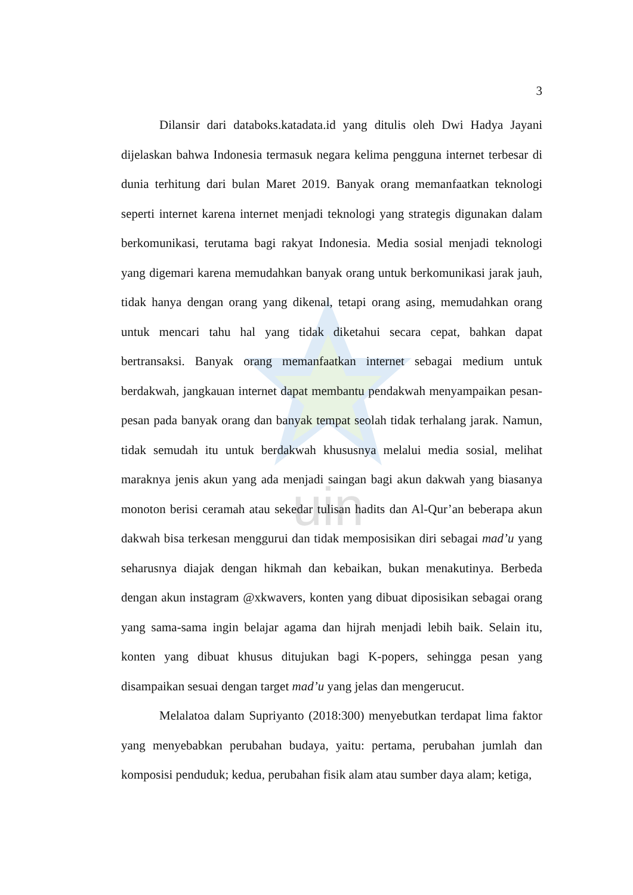uin
3
Dilansir dari databoks.katadata.id yang ditulis oleh Dwi Hadya Jayani dijelaskan bahwa Indonesia termasuk negara kelima pengguna internet terbesar di dunia terhitung dari bulan Maret 2019. Banyak orang memanfaatkan teknologi seperti internet karena internet menjadi teknologi yang strategis digunakan dalam berkomunikasi, terutama bagi rakyat Indonesia. Media sosial menjadi teknologi yang digemari karena memudahkan banyak orang untuk berkomunikasi jarak jauh, tidak hanya dengan orang yang dikenal, tetapi orang asing, memudahkan orang untuk mencari tahu hal yang tidak diketahui secara cepat, bahkan dapat bertransaksi. Banyak orang memanfaatkan internet sebagai medium untuk berdakwah, jangkauan internet dapat membantu pendakwah menyampaikan pesan-pesan pada banyak orang dan banyak tempat seolah tidak terhalang jarak. Namun, tidak semudah itu untuk berdakwah khususnya melalui media sosial, melihat maraknya jenis akun yang ada menjadi saingan bagi akun dakwah yang biasanya monoton berisi ceramah atau sekedar tulisan hadits dan Al-Qur’an beberapa akun dakwah bisa terkesan menggurui dan tidak memposisikan diri sebagai mad’u yang seharusnya diajak dengan hikmah dan kebaikan, bukan menakutinya. Berbeda dengan akun instagram @xkwavers, konten yang dibuat diposisikan sebagai orang yang sama-sama ingin belajar agama dan hijrah menjadi lebih baik. Selain itu, konten yang dibuat khusus ditujukan bagi K-popers, sehingga pesan yang disampaikan sesuai dengan target mad’u yang jelas dan mengerucut.
Melalatoa dalam Supriyanto (2018:300) menyebutkan terdapat lima faktor yang menyebabkan perubahan budaya, yaitu: pertama, perubahan jumlah dan komposisi penduduk; kedua, perubahan fisik alam atau sumber daya alam; ketiga,